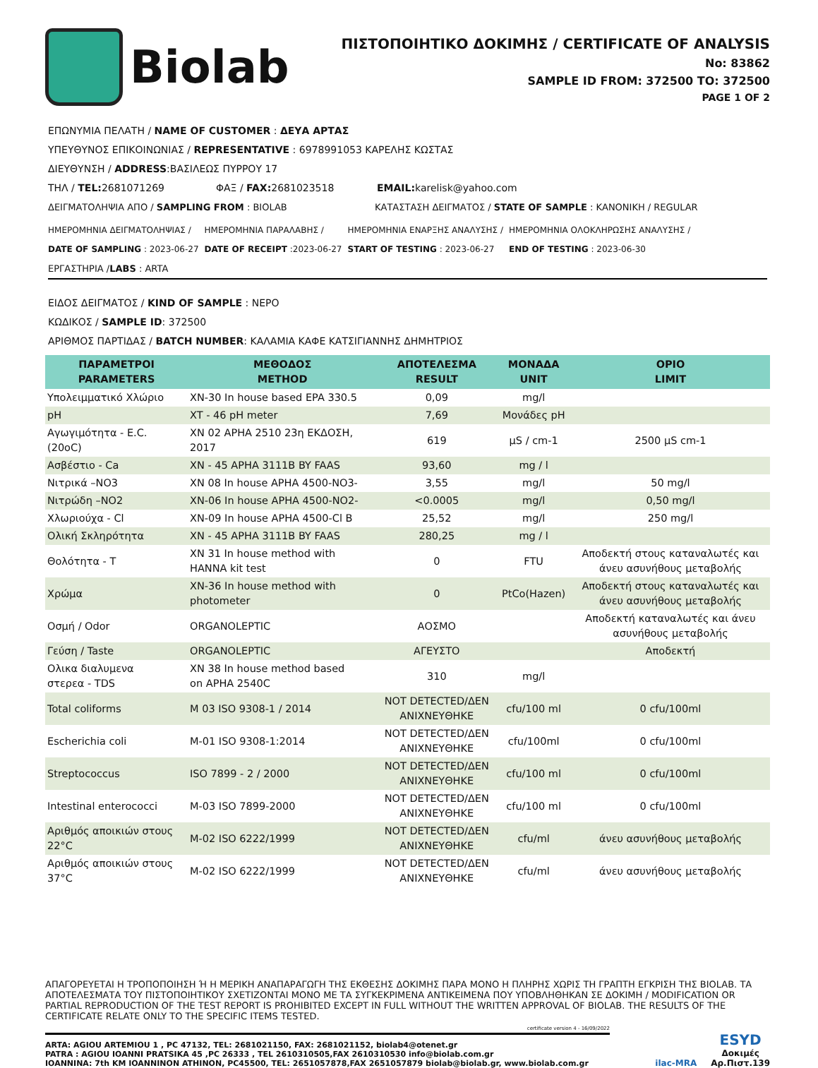Biolab
ΠΙΣΤΟΠΟΙΗΤΙΚΟ ΔΟΚΙΜΗΣ / CERTIFICATE OF ANALYSIS
No: 83862
SAMPLE ID FROM: 372500 TO: 372500
PAGE 1 OF 2
ΕΠΩΝΥΜΙΑ ΠΕΛΑΤΗ / NAME OF CUSTOMER : ΔΕΥΑ ΑΡΤΑΣ
ΥΠΕΥΘΥΝΟΣ ΕΠΙΚΟΙΝΩΝΙΑΣ / REPRESENTATIVE : 6978991053 ΚΑΡΕΛΗΣ ΚΩΣΤΑΣ
ΔΙΕΥΘΥΝΣΗ / ADDRESS:ΒΑΣΙΛΕΩΣ ΠΥΡΡΟΥ 17
ΤΗΛ / TEL: 2681071269 ΦΑΞ / FAX: 2681023518 EMAIL: karelisk@yahoo.com
ΔΕΙΓΜΑΤΟΛΗΨΙΑ ΑΠΟ / SAMPLING FROM : BIOLAB
ΚΑΤΑΣΤΑΣΗ ΔΕΙΓΜΑΤΟΣ / STATE OF SAMPLE : ΚΑΝΟΝΙΚΗ / REGULAR
ΗΜΕΡΟΜΗΝΙΑ ΔΕΙΓΜΑΤΟΛΗΨΙΑΣ /
DATE OF SAMPLING : 2023-06-27
ΗΜΕΡΟΜΗΝΙΑ ΠΑΡΑΛΑΒΗΣ /
DATE OF RECEIPT :2023-06-27
ΗΜΕΡΟΜΗΝΙΑ ΕΝΑΡΞΗΣ ΑΝΑΛΥΣΗΣ /
START OF TESTING : 2023-06-27
ΗΜΕΡΟΜΗΝΙΑ ΟΛΟΚΛΗΡΩΣΗΣ ΑΝΑΛΥΣΗΣ /
END OF TESTING : 2023-06-30
ΕΡΓΑΣΤΗΡΙΑ /LABS : ARTA
ΕΙΔΟΣ ΔΕΙΓΜΑΤΟΣ / KIND OF SAMPLE : ΝΕΡΟ
ΚΩΔΙΚΟΣ / SAMPLE ID: 372500
ΑΡΙΘΜΟΣ ΠΑΡΤΙΔΑΣ / BATCH NUMBER: ΚΑΛΑΜΙΑ ΚΑΦΕ ΚΑΤΣΙΓΙΑΝΝΗΣ ΔΗΜΗΤΡΙΟΣ
| ΠΑΡΑΜΕΤΡΟΙ PARAMETERS | ΜΕΘΟΔΟΣ METHOD | ΑΠΟΤΕΛΕΣΜΑ RESULT | ΜΟΝΑΔΑ UNIT | ΟΡΙΟ LIMIT |
| --- | --- | --- | --- | --- |
| Υπολειμματικό Χλώριο | XN-30 In house based EPA 330.5 | 0,09 | mg/l | |
| pH | XT - 46 pH meter | 7,69 | Μονάδες pH | |
| Αγωγιμότητα - E.C. (20oC) | XN 02 APHA 2510 23η ΕΚΔΟΣΗ, 2017 | 619 | μS / cm-1 | 2500 μS cm-1 |
| Ασβέστιο - Ca | XN - 45 APHA 3111B BY FAAS | 93,60 | mg / l | |
| Νιτρικά –NO3 | XN 08 In house APHA 4500-NO3- | 3,55 | mg/l | 50 mg/l |
| Νιτρώδη –NO2 | XN-06 In house APHA 4500-NO2- | <0.0005 | mg/l | 0,50 mg/l |
| Χλωριούχα - Cl | XN-09 In house APHA 4500-Cl B | 25,52 | mg/l | 250 mg/l |
| Ολική Σκληρότητα | XN - 45 APHA 3111B BY FAAS | 280,25 | mg / l | |
| Θολότητα - Τ | XN 31 In house method with HANNA kit test | 0 | FTU | Αποδεκτή στους καταναλωτές και άνευ ασυνήθους μεταβολής |
| Χρώμα | XN-36 In house method with photometer | 0 | PtCo(Hazen) | Αποδεκτή στους καταναλωτές και άνευ ασυνήθους μεταβολής |
| Οσμή / Odor | ORGANOLEPTIC | ΑΟΣΜΟ | | Αποδεκτή καταναλωτές και άνευ ασυνήθους μεταβολής |
| Γεύση / Taste | ORGANOLEPTIC | ΑΓΕΥΣΤΟ | | Αποδεκτή |
| Ολικα διαλυμενα στερεα - TDS | XN 38 In house method based on APHA 2540C | 310 | mg/l | |
| Total coliforms | M 03 ISO 9308-1 / 2014 | NOT DETECTED/ΔΕΝ ΑΝΙΧΝΕΥΘΗΚΕ | cfu/100 ml | 0 cfu/100ml |
| Escherichia coli | M-01 ISO 9308-1:2014 | NOT DETECTED/ΔΕΝ ΑΝΙΧΝΕΥΘΗΚΕ | cfu/100ml | 0 cfu/100ml |
| Streptococcus | ISO 7899 - 2 / 2000 | NOT DETECTED/ΔΕΝ ΑΝΙΧΝΕΥΘΗΚΕ | cfu/100 ml | 0 cfu/100ml |
| Intestinal enterococci | M-03 ISO 7899-2000 | NOT DETECTED/ΔΕΝ ΑΝΙΧΝΕΥΘΗΚΕ | cfu/100 ml | 0 cfu/100ml |
| Αριθμός αποικιών στους 22°C | M-02 ISO 6222/1999 | NOT DETECTED/ΔΕΝ ΑΝΙΧΝΕΥΘΗΚΕ | cfu/ml | άνευ ασυνήθους μεταβολής |
| Αριθμός αποικιών στους 37°C | M-02 ISO 6222/1999 | NOT DETECTED/ΔΕΝ ΑΝΙΧΝΕΥΘΗΚΕ | cfu/ml | άνευ ασυνήθους μεταβολής |
ΑΠΑΓΟΡΕΥΕΤΑΙ Η ΤΡΟΠΟΠΟΙΗΣΗ Ή Η ΜΕΡΙΚΗ ΑΝΑΠΑΡΑΓΩΓΗ ΤΗΣ ΕΚΘΕΣΗΣ ΔΟΚΙΜΗΣ ΠΑΡΑ ΜΟΝΟ Η ΠΛΗΡΗΣ ΧΩΡΙΣ ΤΗ ΓΡΑΠΤΗ ΕΓΚΡΙΣΗ ΤΗΣ BIOLAB. ΤΑ ΑΠΟΤΕΛΕΣΜΑΤΑ ΤΟΥ ΠΙΣΤΟΠΟΙΗΤΙΚΟΥ ΣΧΕΤΙΖΟΝΤΑΙ ΜΟΝΟ ΜΕ ΤΑ ΣΥΓΚΕΚΡΙΜΕΝΑ ΑΝΤΙΚΕΙΜΕΝΑ ΠΟΥ ΥΠΟΒΛΗΘΗΚΑΝ ΣΕ ΔΟΚΙΜΗ / MODIFICATION OR PARTIAL REPRODUCTION OF THE TEST REPORT IS PROHIBITED EXCEPT IN FULL WITHOUT THE WRITTEN APPROVAL OF BIOLAB. THE RESULTS OF THE CERTIFICATE RELATE ONLY TO THE SPECIFIC ITEMS TESTED.
certificate version 4 - 16/09/2022
ARTA: AGIOU ARTEMIOU 1 , PC 47132, TEL: 2681021150, FAX: 2681021152, biolab4@otenet.gr
PATRA : AGIOU IOANNI PRATSIKA 45 ,PC 26333 , TEL 2610310505,FAX 2610310530 info@biolab.com.gr
IOANNINA: 7th KM IOANNINON ATHINON, PC45500, TEL: 2651057878,FAX 2651057879 biolab@biolab.gr, www.biolab.com.gr
ilac-MRA ESYD
Δοκιμές
Αρ.Πιστ.139